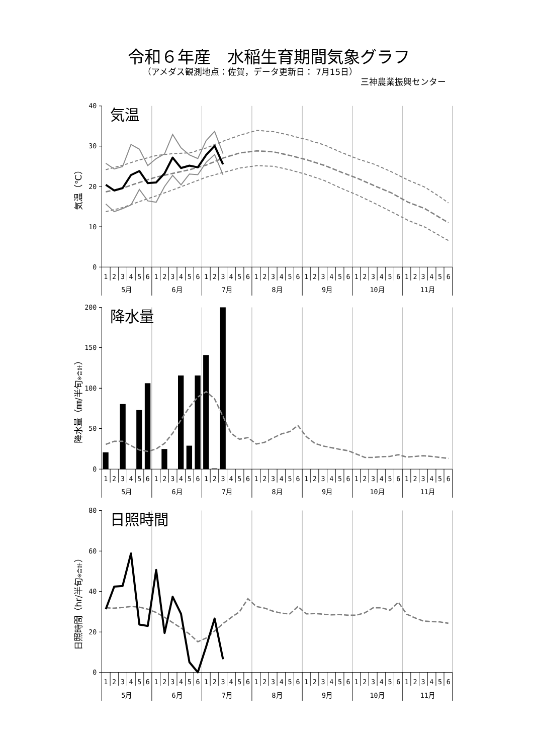令和６年産　水稲生育期間気象グラフ
（アメダス観測地点：佐賀，データ更新日： 7月15日）
三神農業振興センター
40
30
20
10
0
気温
気温（℃）
1
2
3
4
5
6
1
2
3
4
5
6
1
2
3
4
5
6
1
2
3
4
5
6
1
2
3
4
5
6
1
2
3
4
5
6
1
2
3
4
5
6
5月
6月
7月
8月
9月
10月
11月
200
150
100
50
0
降水量
降水量（㎜/半旬※合計）
1
2
3
4
5
6
1
2
3
4
5
6
1
2
3
4
5
6
1
2
3
4
5
6
1
2
3
4
5
6
1
2
3
4
5
6
1
2
3
4
5
6
5月
6月
7月
8月
9月
10月
11月
80
60
40
20
0
日照時間
日照時間（hr/半旬※合計）
1
2
3
4
5
6
1
2
3
4
5
6
1
2
3
4
5
6
1
2
3
4
5
6
1
2
3
4
5
6
1
2
3
4
5
6
1
2
3
4
5
6
5月
6月
7月
8月
9月
10月
11月